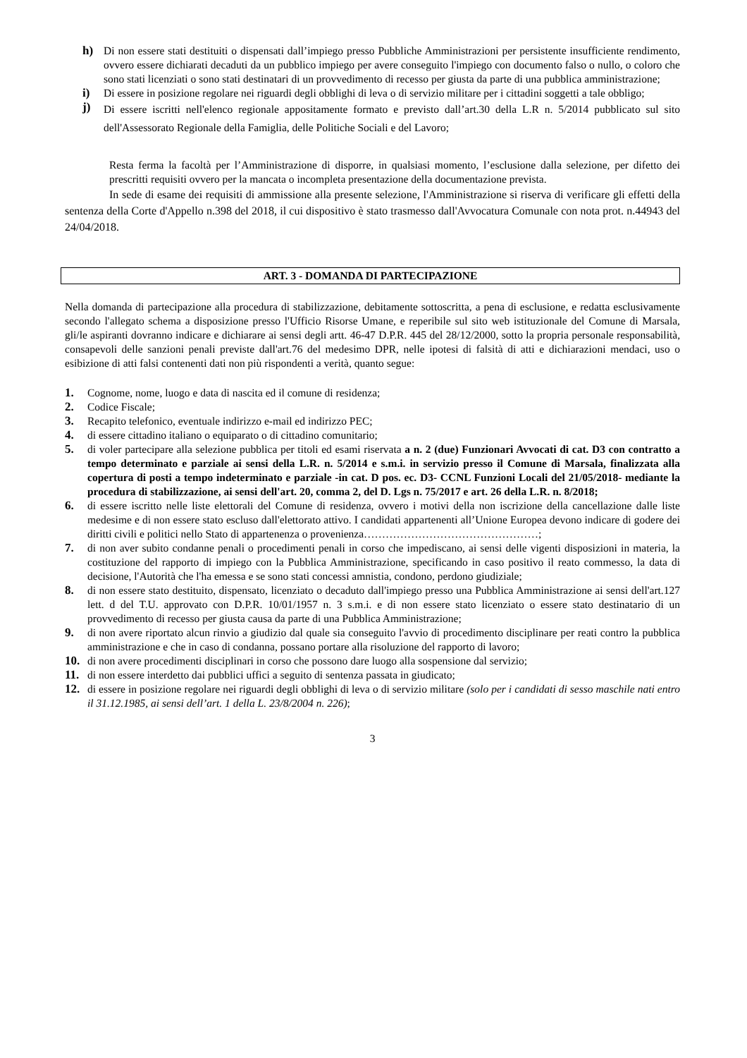h) Di non essere stati destituiti o dispensati dall’impiego presso Pubbliche Amministrazioni per persistente insufficiente rendimento, ovvero essere dichiarati decaduti da un pubblico impiego per avere conseguito l'impiego con documento falso o nullo, o coloro che sono stati licenziati o sono stati destinatari di un provvedimento di recesso per giusta da parte di una pubblica amministrazione;
i) Di essere in posizione regolare nei riguardi degli obblighi di leva o di servizio militare per i cittadini soggetti a tale obbligo;
j) Di essere iscritti nell'elenco regionale appositamente formato e previsto dall’art.30 della L.R n. 5/2014 pubblicato sul sito dell'Assessorato Regionale della Famiglia, delle Politiche Sociali e del Lavoro;
Resta ferma la facoltà per l’Amministrazione di disporre, in qualsiasi momento, l’esclusione dalla selezione, per difetto dei prescritti requisiti ovvero per la mancata o incompleta presentazione della documentazione prevista.
In sede di esame dei requisiti di ammissione alla presente selezione, l'Amministrazione si riserva di verificare gli effetti della sentenza della Corte d'Appello n.398 del 2018, il cui dispositivo è stato trasmesso dall'Avvocatura Comunale con nota prot. n.44943 del 24/04/2018.
ART. 3 - DOMANDA DI PARTECIPAZIONE
Nella domanda di partecipazione alla procedura di stabilizzazione, debitamente sottoscritta, a pena di esclusione, e redatta esclusivamente secondo l'allegato schema a disposizione presso l'Ufficio Risorse Umane, e reperibile sul sito web istituzionale del Comune di Marsala, gli/le aspiranti dovranno indicare e dichiarare ai sensi degli artt. 46-47 D.P.R. 445 del 28/12/2000, sotto la propria personale responsabilità, consapevoli delle sanzioni penali previste dall'art.76 del medesimo DPR, nelle ipotesi di falsità di atti e dichiarazioni mendaci, uso o esibizione di atti falsi contenenti dati non più rispondenti a verità, quanto segue:
1. Cognome, nome, luogo e data di nascita ed il comune di residenza;
2. Codice Fiscale;
3. Recapito telefonico, eventuale indirizzo e-mail ed indirizzo PEC;
4. di essere cittadino italiano o equiparato o di cittadino comunitario;
5. di voler partecipare alla selezione pubblica per titoli ed esami riservata a n. 2 (due) Funzionari Avvocati di cat. D3 con contratto a tempo determinato e parziale ai sensi della L.R. n. 5/2014 e s.m.i. in servizio presso il Comune di Marsala, finalizzata alla copertura di posti a tempo indeterminato e parziale -in cat. D pos. ec. D3- CCNL Funzioni Locali del 21/05/2018- mediante la procedura di stabilizzazione, ai sensi dell'art. 20, comma 2, del D. Lgs n. 75/2017 e art. 26 della L.R. n. 8/2018;
6. di essere iscritto nelle liste elettorali del Comune di residenza, ovvero i motivi della non iscrizione della cancellazione dalle liste medesime e di non essere stato escluso dall'elettorato attivo. I candidati appartenenti all’Unione Europea devono indicare di godere dei diritti civili e politici nello Stato di appartenenza o provenienza…………………………………………;
7. di non aver subito condanne penali o procedimenti penali in corso che impediscano, ai sensi delle vigenti disposizioni in materia, la costituzione del rapporto di impiego con la Pubblica Amministrazione, specificando in caso positivo il reato commesso, la data di decisione, l'Autorità che l'ha emessa e se sono stati concessi amnistia, condono, perdono giudiziale;
8. di non essere stato destituito, dispensato, licenziato o decaduto dall'impiego presso una Pubblica Amministrazione ai sensi dell'art.127 lett. d del T.U. approvato con D.P.R. 10/01/1957 n. 3 s.m.i. e di non essere stato licenziato o essere stato destinatario di un provvedimento di recesso per giusta causa da parte di una Pubblica Amministrazione;
9. di non avere riportato alcun rinvio a giudizio dal quale sia conseguito l'avvio di procedimento disciplinare per reati contro la pubblica amministrazione e che in caso di condanna, possano portare alla risoluzione del rapporto di lavoro;
10. di non avere procedimenti disciplinari in corso che possono dare luogo alla sospensione dal servizio;
11. di non essere interdetto dai pubblici uffici a seguito di sentenza passata in giudicato;
12. di essere in posizione regolare nei riguardi degli obblighi di leva o di servizio militare (solo per i candidati di sesso maschile nati entro il 31.12.1985, ai sensi dell’art. 1 della L. 23/8/2004 n. 226);
3